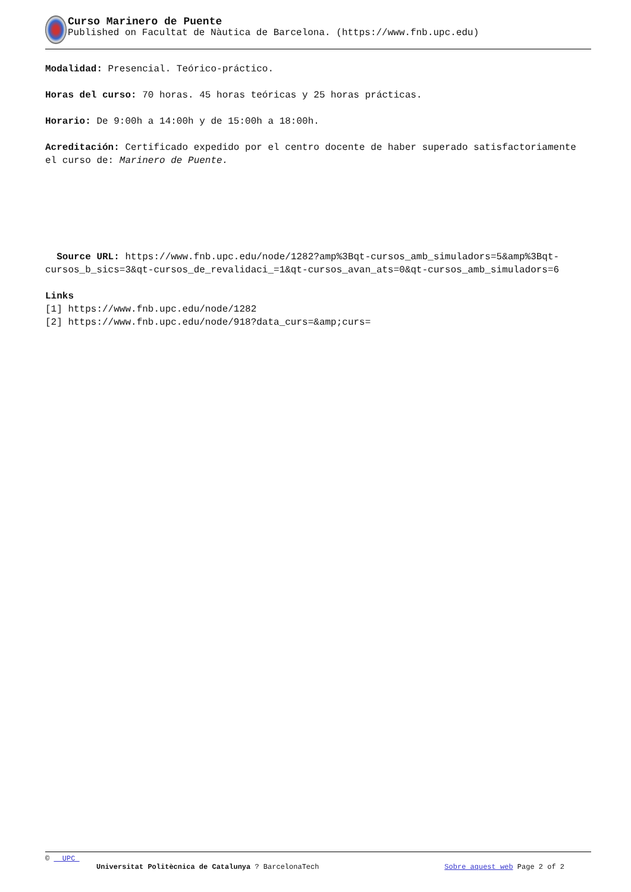Curso Marinero de Puente
Published on Facultat de Nàutica de Barcelona. (https://www.fnb.upc.edu)
Modalidad: Presencial. Teórico-práctico.
Horas del curso: 70 horas. 45 horas teóricas y 25 horas prácticas.
Horario: De 9:00h a 14:00h y de 15:00h a 18:00h.
Acreditación: Certificado expedido por el centro docente de haber superado satisfactoriamente el curso de: Marinero de Puente.
Source URL: https://www.fnb.upc.edu/node/1282?amp%3Bqt-cursos_amb_simuladors=5&amp%3Bqt-cursos_b_sics=3&qt-cursos_de_revalidaci_=1&qt-cursos_avan_ats=0&qt-cursos_amb_simuladors=6
Links
[1] https://www.fnb.upc.edu/node/1282
[2] https://www.fnb.upc.edu/node/918?data_curs=&amp;curs=
© UPC
Universitat Politècnica de Catalunya ? BarcelonaTech Sobre aquest web Page 2 of 2